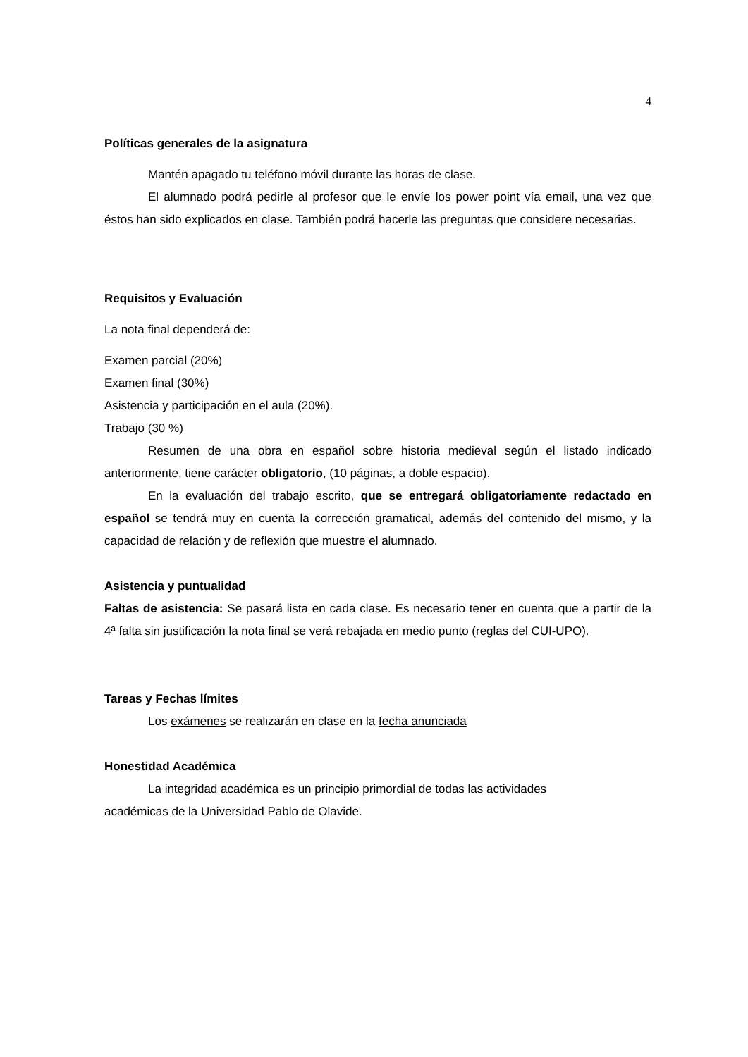4
Políticas generales de la asignatura
Mantén apagado tu teléfono móvil durante las horas de clase.
El alumnado podrá pedirle al profesor que le envíe los power point vía email, una vez que éstos han sido explicados en clase. También podrá hacerle las preguntas que considere necesarias.
Requisitos y Evaluación
La nota final dependerá de:
Examen parcial (20%)
Examen final (30%)
Asistencia y participación en el aula (20%).
Trabajo (30 %)
Resumen de una obra en español sobre historia medieval según el listado indicado anteriormente, tiene carácter obligatorio, (10 páginas, a doble espacio).
En la evaluación del trabajo escrito, que se entregará obligatoriamente redactado en español se tendrá muy en cuenta la corrección gramatical, además del contenido del mismo, y la capacidad de relación y de reflexión que muestre el alumnado.
Asistencia y puntualidad
Faltas de asistencia: Se pasará lista en cada clase. Es necesario tener en cuenta que a partir de la 4ª falta sin justificación la nota final se verá rebajada en medio punto (reglas del CUI-UPO).
Tareas y Fechas límites
Los exámenes se realizarán en clase en la fecha anunciada
Honestidad Académica
La integridad académica es un principio primordial de todas las actividades
académicas de la Universidad Pablo de Olavide.